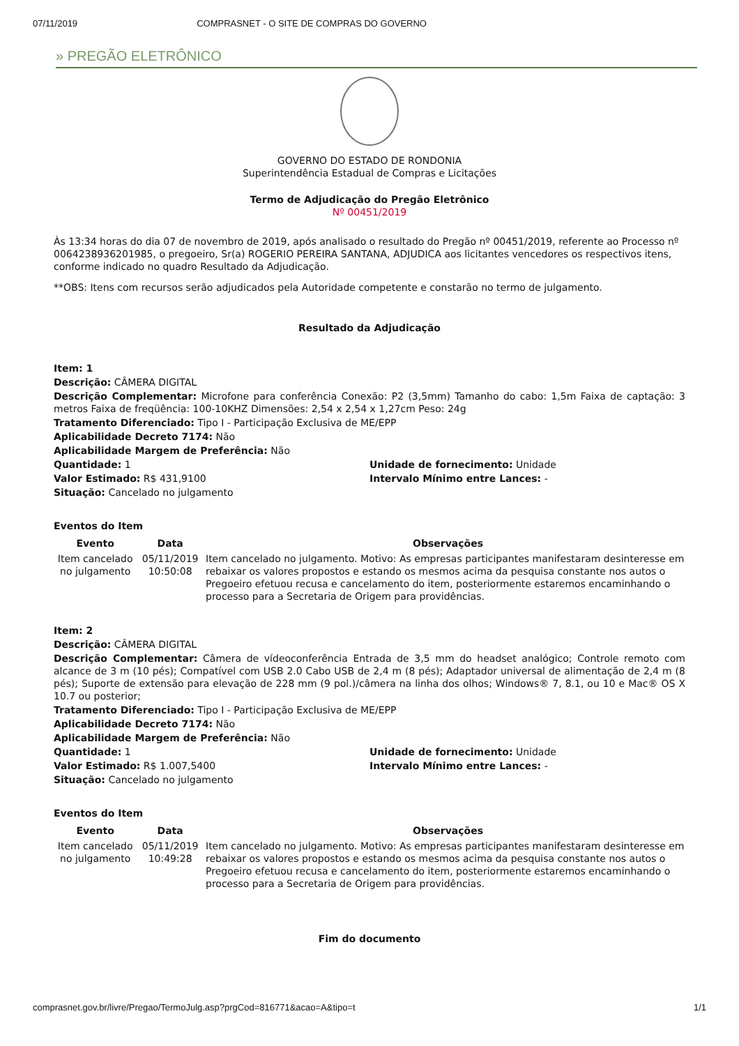07/11/2019 COMPRASNET - O SITE DE COMPRAS DO GOVERNO
» PREGÃO ELETRÔNICO
GOVERNO DO ESTADO DE RONDONIA
Superintendência Estadual de Compras e Licitações
Termo de Adjudicação do Pregão Eletrônico
Nº 00451/2019
Às 13:34 horas do dia 07 de novembro de 2019, após analisado o resultado do Pregão nº 00451/2019, referente ao Processo nº 0064238936201985, o pregoeiro, Sr(a) ROGERIO PEREIRA SANTANA, ADJUDICA aos licitantes vencedores os respectivos itens, conforme indicado no quadro Resultado da Adjudicação.
**OBS: Itens com recursos serão adjudicados pela Autoridade competente e constarão no termo de julgamento.
Resultado da Adjudicação
Item: 1
Descrição: CÂMERA DIGITAL
Descrição Complementar: Microfone para conferência Conexão: P2 (3,5mm) Tamanho do cabo: 1,5m Faixa de captação: 3 metros Faixa de freqüência: 100-10KHZ Dimensões: 2,54 x 2,54 x 1,27cm Peso: 24g
Tratamento Diferenciado: Tipo I - Participação Exclusiva de ME/EPP
Aplicabilidade Decreto 7174: Não
Aplicabilidade Margem de Preferência: Não
Quantidade: 1 Unidade de fornecimento: Unidade
Valor Estimado: R$ 431,9100 Intervalo Mínimo entre Lances: -
Situação: Cancelado no julgamento
Eventos do Item
| Evento | Data | Observações |
| --- | --- | --- |
| Item cancelado no julgamento | 05/11/2019 10:50:08 | Item cancelado no julgamento. Motivo: As empresas participantes manifestaram desinteresse em rebaixar os valores propostos e estando os mesmos acima da pesquisa constante nos autos o Pregoeiro efetuou recusa e cancelamento do item, posteriormente estaremos encaminhando o processo para a Secretaria de Origem para providências. |
Item: 2
Descrição: CÂMERA DIGITAL
Descrição Complementar: Câmera de vídeoconferência Entrada de 3,5 mm do headset analógico; Controle remoto com alcance de 3 m (10 pés); Compatível com USB 2.0 Cabo USB de 2,4 m (8 pés); Adaptador universal de alimentação de 2,4 m (8 pés); Suporte de extensão para elevação de 228 mm (9 pol.)/câmera na linha dos olhos; Windows® 7, 8.1, ou 10 e Mac® OS X 10.7 ou posterior;
Tratamento Diferenciado: Tipo I - Participação Exclusiva de ME/EPP
Aplicabilidade Decreto 7174: Não
Aplicabilidade Margem de Preferência: Não
Quantidade: 1 Unidade de fornecimento: Unidade
Valor Estimado: R$ 1.007,5400 Intervalo Mínimo entre Lances: -
Situação: Cancelado no julgamento
Eventos do Item
| Evento | Data | Observações |
| --- | --- | --- |
| Item cancelado no julgamento | 05/11/2019 10:49:28 | Item cancelado no julgamento. Motivo: As empresas participantes manifestaram desinteresse em rebaixar os valores propostos e estando os mesmos acima da pesquisa constante nos autos o Pregoeiro efetuou recusa e cancelamento do item, posteriormente estaremos encaminhando o processo para a Secretaria de Origem para providências. |
Fim do documento
comprasnet.gov.br/livre/Pregao/TermoJulg.asp?prgCod=816771&acao=A&tipo=t 1/1